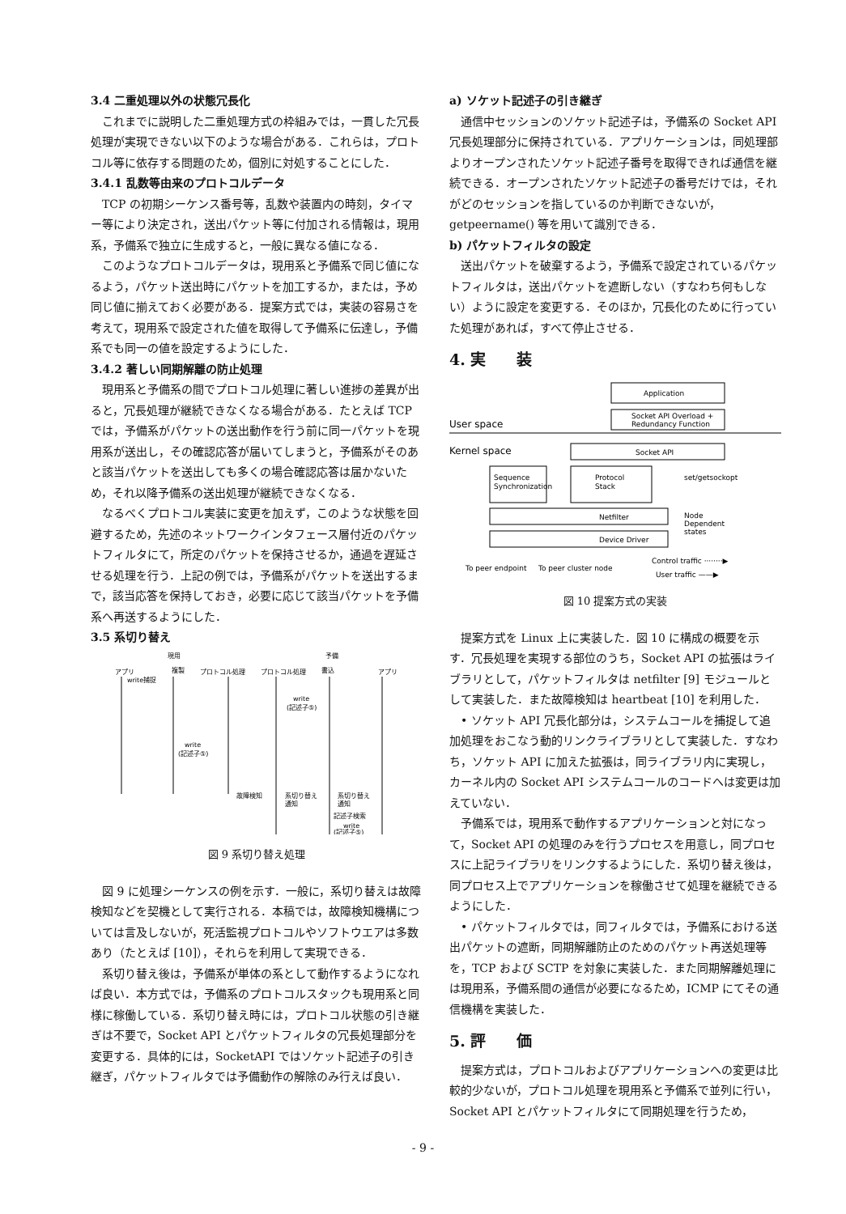3.4 二重処理以外の状態冗長化
これまでに説明した二重処理方式の枠組みでは，一貫した冗長処理が実現できない以下のような場合がある．これらは，プロトコル等に依存する問題のため，個別に対処することにした．
3.4.1 乱数等由来のプロトコルデータ
TCP の初期シーケンス番号等，乱数や装置内の時刻，タイマー等により決定され，送出パケット等に付加される情報は，現用系，予備系で独立に生成すると，一般に異なる値になる．
このようなプロトコルデータは，現用系と予備系で同じ値になるよう，パケット送出時にパケットを加工するか，または，予め同じ値に揃えておく必要がある．提案方式では，実装の容易さを考えて，現用系で設定された値を取得して予備系に伝達し，予備系でも同一の値を設定するようにした．
3.4.2 著しい同期解離の防止処理
現用系と予備系の間でプロトコル処理に著しい進捗の差異が出ると，冗長処理が継続できなくなる場合がある．たとえば TCP では，予備系がパケットの送出動作を行う前に同一パケットを現用系が送出し，その確認応答が届いてしまうと，予備系がそのあと該当パケットを送出しても多くの場合確認応答は届かないため，それ以降予備系の送出処理が継続できなくなる．
なるべくプロトコル実装に変更を加えず，このような状態を回避するため，先述のネットワークインタフェース層付近のパケットフィルタにて，所定のパケットを保持させるか，通過を遅延させる処理を行う．上記の例では，予備系がパケットを送出するまで，該当応答を保持しておき，必要に応じて該当パケットを予備系へ再送するようにした．
3.5 系切り替え
現用
予備
アプリ
複製
プロトコル処理
プロトコル処理
書込
アプリ
write捕捉
write
(記述子⑤)
write
(記述子⑤)
故障検知
系切り替え
通知
系切り替え
通知
記述子検索
write
(記述子⑤)
図 9 系切り替え処理
図 9 に処理シーケンスの例を示す．一般に，系切り替えは故障検知などを契機として実行される．本稿では，故障検知機構については言及しないが，死活監視プロトコルやソフトウエアは多数あり（たとえば [10]），それらを利用して実現できる．
系切り替え後は，予備系が単体の系として動作するようになれば良い．本方式では，予備系のプロトコルスタックも現用系と同様に稼働している．系切り替え時には，プロトコル状態の引き継ぎは不要で，Socket API とパケットフィルタの冗長処理部分を変更する．具体的には，SocketAPI ではソケット記述子の引き継ぎ，パケットフィルタでは予備動作の解除のみ行えば良い．
a) ソケット記述子の引き継ぎ
通信中セッションのソケット記述子は，予備系の Socket API 冗長処理部分に保持されている．アプリケーションは，同処理部よりオープンされたソケット記述子番号を取得できれば通信を継続できる．オープンされたソケット記述子の番号だけでは，それがどのセッションを指しているのか判断できないが，getpeername() 等を用いて識別できる．
b) パケットフィルタの設定
送出パケットを破棄するよう，予備系で設定されているパケットフィルタは，送出パケットを遮断しない（すなわち何もしない）ように設定を変更する．そのほか，冗長化のために行っていた処理があれば，すべて停止させる．
4. 実　　装
Application
Socket API Overload +
Redundancy Function
User space
Kernel space
Socket API
Sequence
Synchronization
Protocol
Stack
set/getsockopt
Netfilter
Device Driver
Node
Dependent
states
To peer endpoint
To peer cluster node
Control traffic ········▶
User traffic ——▶
図 10 提案方式の実装
提案方式を Linux 上に実装した．図 10 に構成の概要を示す．冗長処理を実現する部位のうち，Socket API の拡張はライブラリとして，パケットフィルタは netfilter [9] モジュールとして実装した．また故障検知は heartbeat [10] を利用した．
• ソケット API 冗長化部分は，システムコールを捕捉して追加処理をおこなう動的リンクライブラリとして実装した．すなわち，ソケット API に加えた拡張は，同ライブラリ内に実現し，カーネル内の Socket API システムコールのコードへは変更は加えていない．
予備系では，現用系で動作するアプリケーションと対になって，Socket API の処理のみを行うプロセスを用意し，同プロセスに上記ライブラリをリンクするようにした．系切り替え後は，同プロセス上でアプリケーションを稼働させて処理を継続できるようにした．
• パケットフィルタでは，同フィルタでは，予備系における送出パケットの遮断，同期解離防止のためのパケット再送処理等を，TCP および SCTP を対象に実装した．また同期解離処理には現用系，予備系間の通信が必要になるため，ICMP にてその通信機構を実装した．
5. 評　　価
提案方式は，プロトコルおよびアプリケーションへの変更は比較的少ないが，プロトコル処理を現用系と予備系で並列に行い，Socket API とパケットフィルタにて同期処理を行うため，
- 9 -